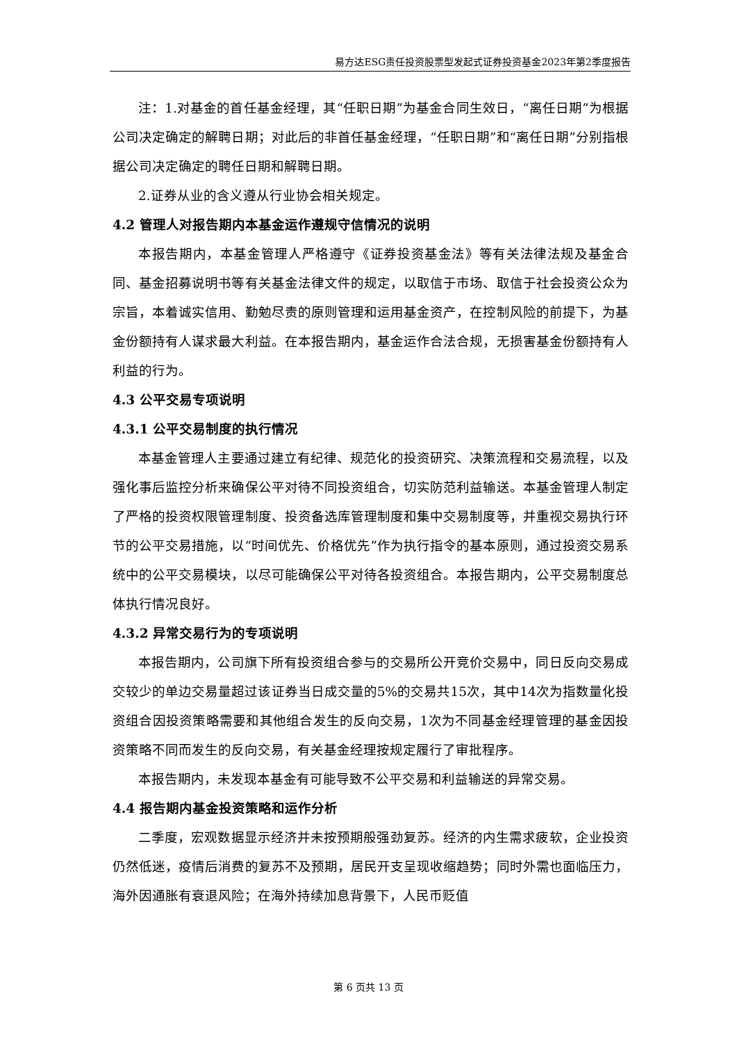易方达ESG责任投资股票型发起式证券投资基金2023年第2季度报告
注：1.对基金的首任基金经理，其“任职日期”为基金合同生效日，“离任日期”为根据公司决定确定的解聘日期；对此后的非首任基金经理，“任职日期”和“离任日期”分别指根据公司决定确定的聘任日期和解聘日期。
2.证券从业的含义遵从行业协会相关规定。
4.2 管理人对报告期内本基金运作遵规守信情况的说明
本报告期内，本基金管理人严格遵守《证券投资基金法》等有关法律法规及基金合同、基金招募说明书等有关基金法律文件的规定，以取信于市场、取信于社会投资公众为宗旨，本着诚实信用、勤勉尽责的原则管理和运用基金资产，在控制风险的前提下，为基金份额持有人谋求最大利益。在本报告期内，基金运作合法合规，无损害基金份额持有人利益的行为。
4.3 公平交易专项说明
4.3.1 公平交易制度的执行情况
本基金管理人主要通过建立有纪律、规范化的投资研究、决策流程和交易流程，以及强化事后监控分析来确保公平对待不同投资组合，切实防范利益输送。本基金管理人制定了严格的投资权限管理制度、投资备选库管理制度和集中交易制度等，并重视交易执行环节的公平交易措施，以“时间优先、价格优先”作为执行指令的基本原则，通过投资交易系统中的公平交易模块，以尽可能确保公平对待各投资组合。本报告期内，公平交易制度总体执行情况良好。
4.3.2 异常交易行为的专项说明
本报告期内，公司旗下所有投资组合参与的交易所公开竞价交易中，同日反向交易成交较少的单边交易量超过该证券当日成交量的5%的交易共15次，其中14次为指数量化投资组合因投资策略需要和其他组合发生的反向交易，1次为不同基金经理管理的基金因投资策略不同而发生的反向交易，有关基金经理按规定履行了审批程序。
本报告期内，未发现本基金有可能导致不公平交易和利益输送的异常交易。
4.4 报告期内基金投资策略和运作分析
二季度，宏观数据显示经济并未按预期般强劲复苏。经济的内生需求疲软，企业投资仍然低迷，疫情后消费的复苏不及预期，居民开支呈现收缩趋势；同时外需也面临压力，海外因通胀有衰退风险；在海外持续加息背景下，人民币贬值
第 6 页共 13 页